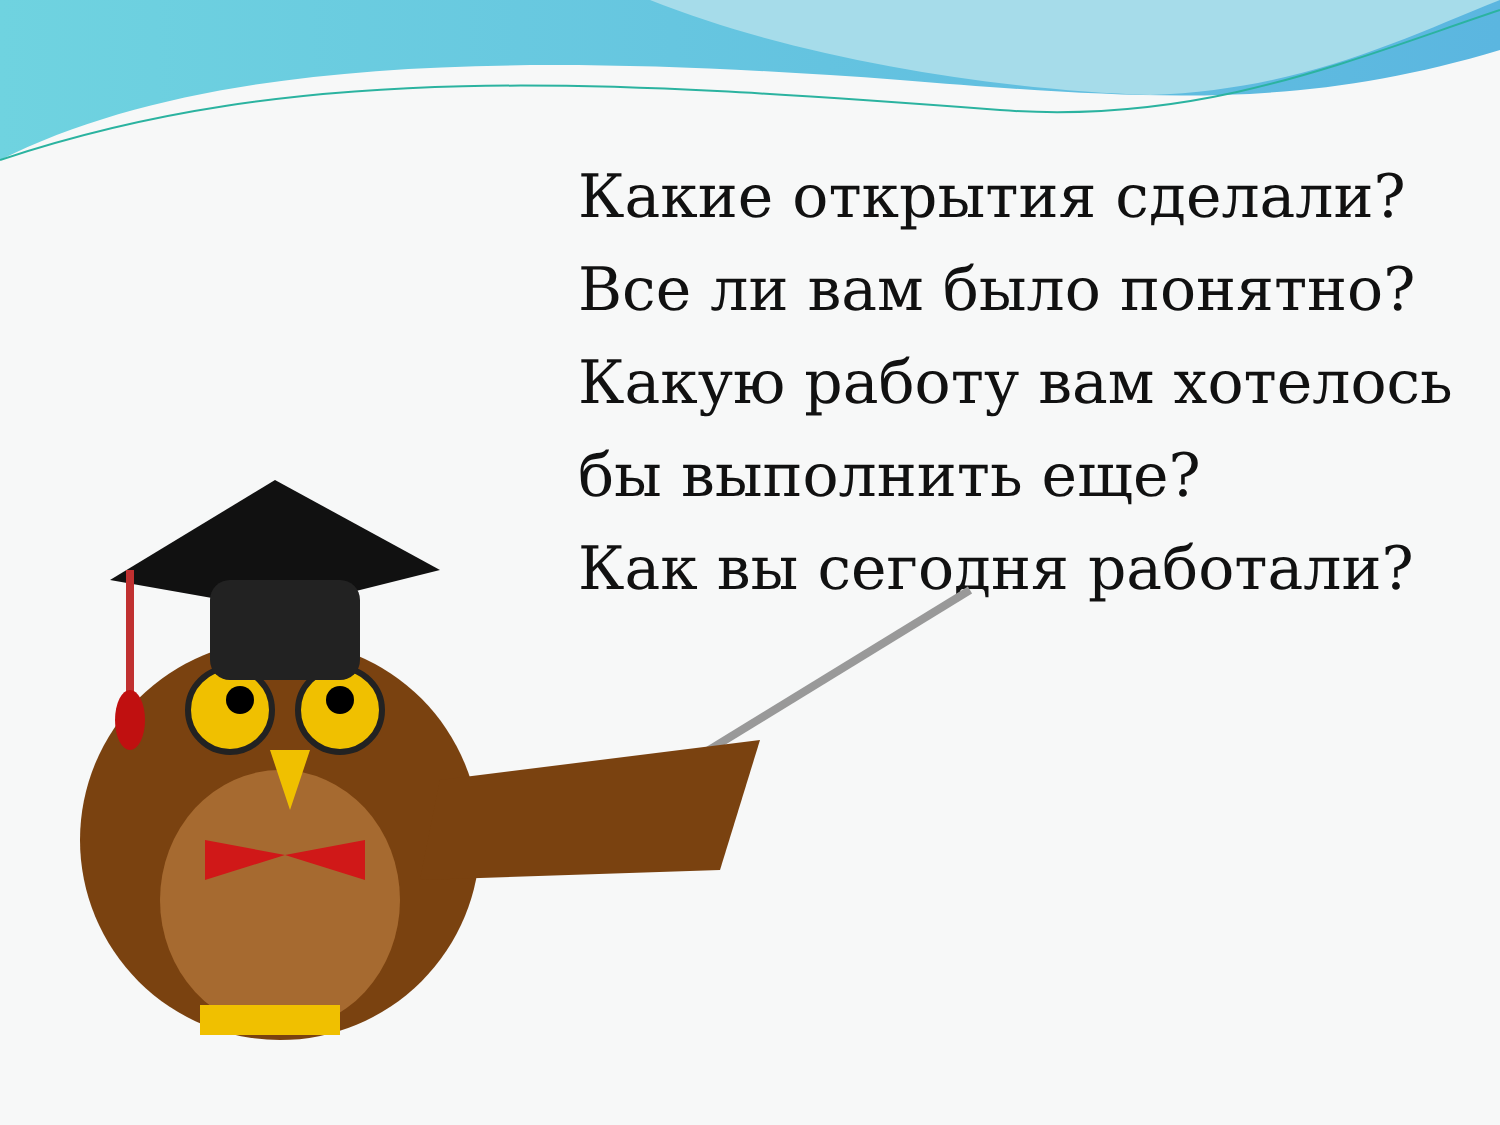Какие открытия сделали?
Все ли вам было понятно?
Какую работу вам хотелось бы выполнить еще?
Как вы сегодня работали?